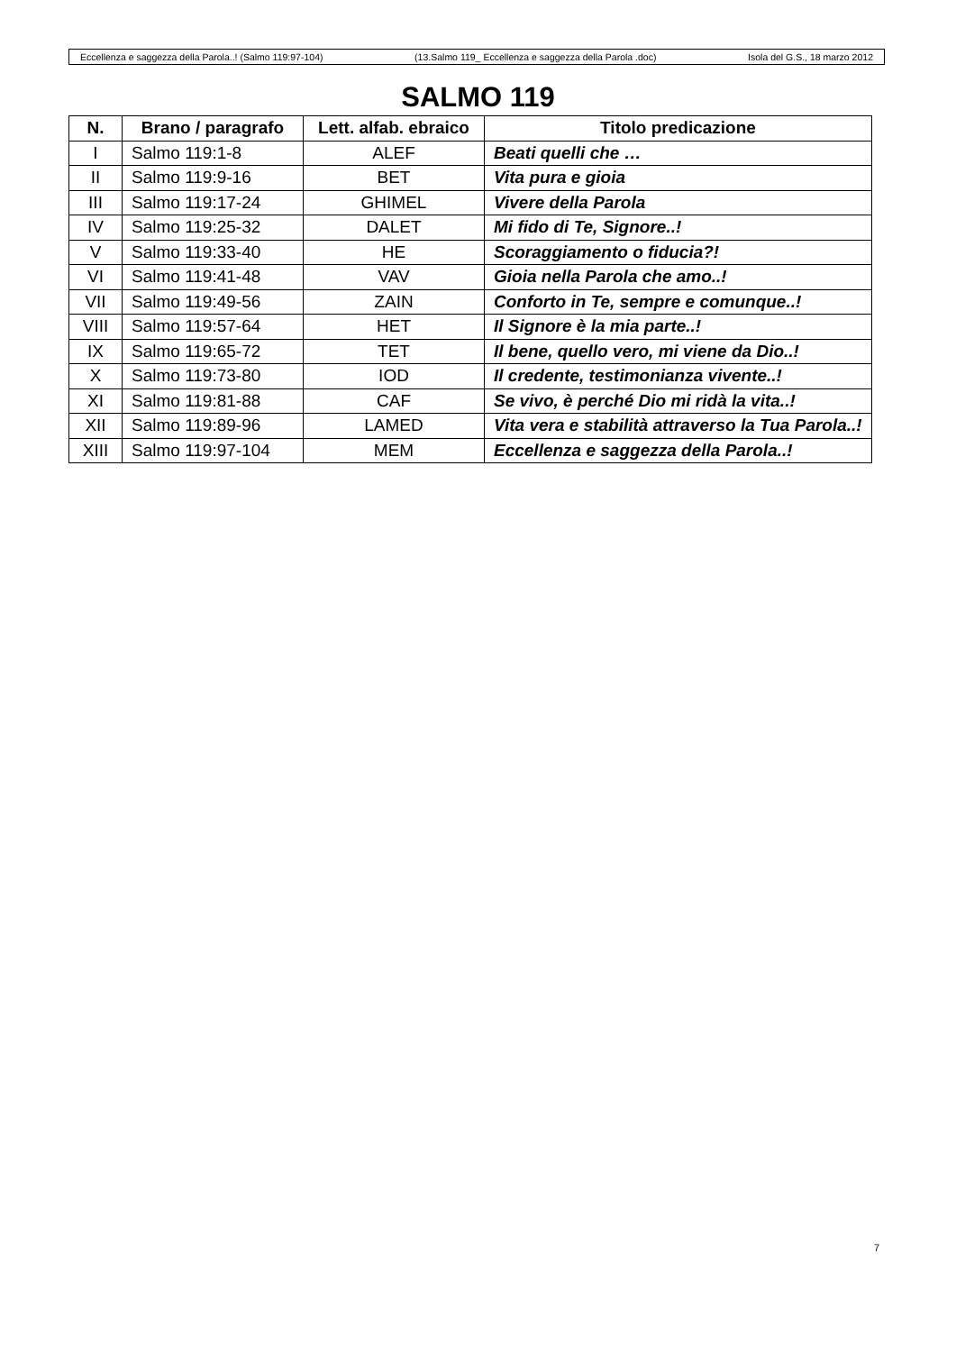Eccellenza e saggezza della Parola..! (Salmo 119:97-104) (13.Salmo 119_ Eccellenza e saggezza della Parola .doc) Isola del G.S., 18 marzo 2012
SALMO 119
| N. | Brano / paragrafo | Lett. alfab. ebraico | Titolo predicazione |
| --- | --- | --- | --- |
| I | Salmo 119:1-8 | ALEF | Beati quelli che … |
| II | Salmo 119:9-16 | BET | Vita pura e gioia |
| III | Salmo 119:17-24 | GHIMEL | Vivere della Parola |
| IV | Salmo 119:25-32 | DALET | Mi fido di Te, Signore..! |
| V | Salmo 119:33-40 | HE | Scoraggiamento o fiducia?! |
| VI | Salmo 119:41-48 | VAV | Gioia nella Parola che amo..! |
| VII | Salmo 119:49-56 | ZAIN | Conforto in Te, sempre e comunque..! |
| VIII | Salmo 119:57-64 | HET | Il Signore è la mia parte..! |
| IX | Salmo 119:65-72 | TET | Il bene, quello vero, mi viene da Dio..! |
| X | Salmo 119:73-80 | IOD | Il credente, testimonianza vivente..! |
| XI | Salmo 119:81-88 | CAF | Se vivo, è perché Dio mi ridà la vita..! |
| XII | Salmo 119:89-96 | LAMED | Vita vera e stabilità attraverso la Tua Parola..! |
| XIII | Salmo 119:97-104 | MEM | Eccellenza e saggezza della Parola..! |
7